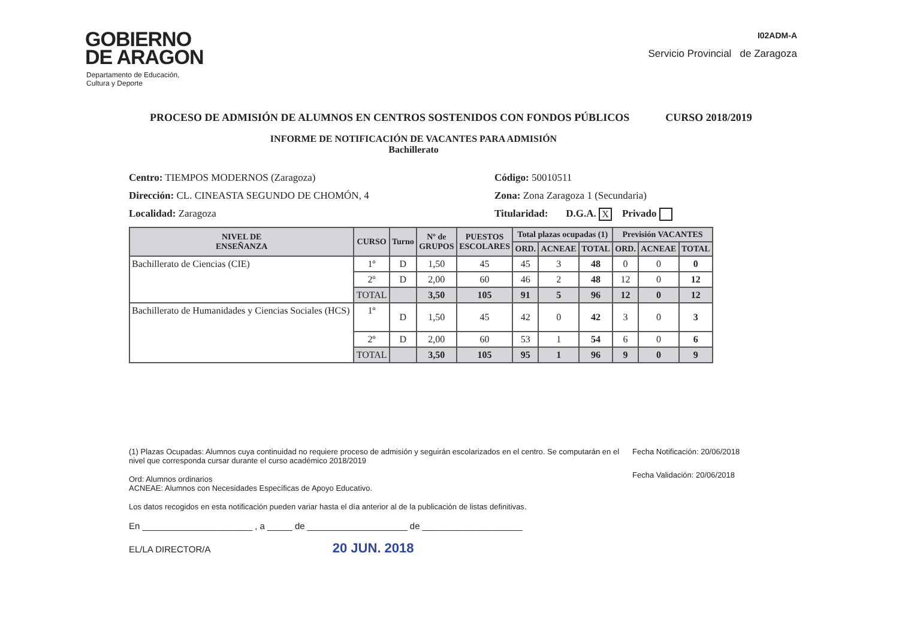GOBIERNO
DE ARAGON
Departamento de Educación,
Cultura y Deporte
I02ADM-A
Servicio Provincial de Zaragoza
PROCESO DE ADMISIÓN DE ALUMNOS EN CENTROS SOSTENIDOS CON FONDOS PÚBLICOS CURSO 2018/2019
INFORME DE NOTIFICACIÓN DE VACANTES PARA ADMISIÓN
Bachillerato
Centro: TIEMPOS MODERNOS (Zaragoza)
Dirección: CL. CINEASTA SEGUNDO DE CHOMÓN, 4
Localidad: Zaragoza
Código: 50010511
Zona: Zona Zaragoza 1 (Secundaria)
Titularidad: D.G.A. X Privado
| NIVEL DE ENSEÑANZA | CURSO | Turno | Nº de GRUPOS | PUESTOS ESCOLARES | Total plazas ocupadas (1) | | | Previsión VACANTES | | |
| --- | --- | --- | --- | --- | --- | --- | --- | --- | --- | --- |
| | | | | | ORD. | ACNEAE | TOTAL | ORD. | ACNEAE | TOTAL |
| Bachillerato de Ciencias (CIE) | 1º | D | 1,50 | 45 | 45 | 3 | 48 | 0 | 0 | 0 |
| | 2º | D | 2,00 | 60 | 46 | 2 | 48 | 12 | 0 | 12 |
| | TOTAL | | 3,50 | 105 | 91 | 5 | 96 | 12 | 0 | 12 |
| Bachillerato de Humanidades y Ciencias Sociales (HCS) | 1º | D | 1,50 | 45 | 42 | 0 | 42 | 3 | 0 | 3 |
| | 2º | D | 2,00 | 60 | 53 | 1 | 54 | 6 | 0 | 6 |
| | TOTAL | | 3,50 | 105 | 95 | 1 | 96 | 9 | 0 | 9 |
(1) Plazas Ocupadas: Alumnos cuya continuidad no requiere proceso de admisión y seguirán escolarizados en el centro. Se computarán en el nivel que corresponda cursar durante el curso académico 2018/2019
Ord: Alumnos ordinarios
ACNEAE: Alumnos con Necesidades Específicas de Apoyo Educativo.
Los datos recogidos en esta notificación pueden variar hasta el día anterior al de la publicación de listas definitivas.
En ______________________ , a _____ de ____________________ de ____________________
EL/LA DIRECTOR/A 20 JUN. 2018
Fecha Notificación: 20/06/2018
Fecha Validación: 20/06/2018